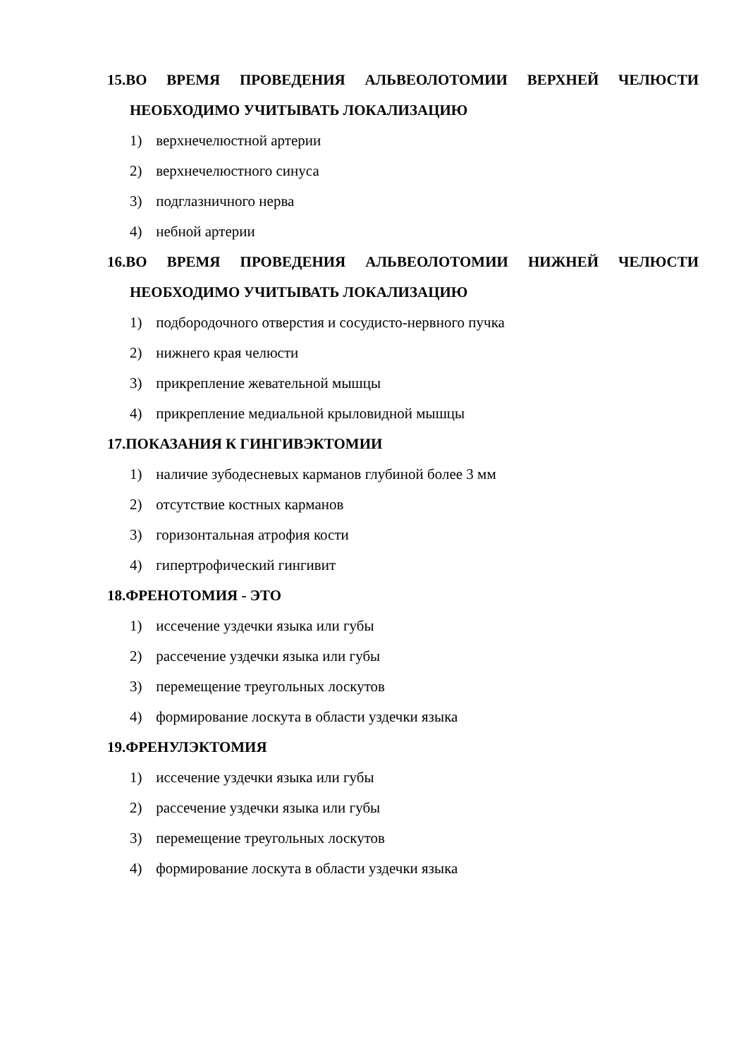15.ВО ВРЕМЯ ПРОВЕДЕНИЯ АЛЬВЕОЛОТОМИИ ВЕРХНЕЙ ЧЕЛЮСТИ НЕОБХОДИМО УЧИТЫВАТЬ ЛОКАЛИЗАЦИЮ
1) верхнечелюстной артерии
2) верхнечелюстного синуса
3) подглазничного нерва
4) небной артерии
16.ВО ВРЕМЯ ПРОВЕДЕНИЯ АЛЬВЕОЛОТОМИИ НИЖНЕЙ ЧЕЛЮСТИ НЕОБХОДИМО УЧИТЫВАТЬ ЛОКАЛИЗАЦИЮ
1) подбородочного отверстия и сосудисто-нервного пучка
2) нижнего края челюсти
3) прикрепление жевательной мышцы
4) прикрепление медиальной крыловидной мышцы
17.ПОКАЗАНИЯ К ГИНГИВЭКТОМИИ
1) наличие зубодесневых карманов глубиной более 3 мм
2) отсутствие костных карманов
3) горизонтальная атрофия кости
4) гипертрофический гингивит
18.ФРЕНОТОМИЯ - ЭТО
1) иссечение уздечки языка или губы
2) рассечение уздечки языка или губы
3) перемещение треугольных лоскутов
4) формирование лоскута в области уздечки языка
19.ФРЕНУЛЭКТОМИЯ
1) иссечение уздечки языка или губы
2) рассечение уздечки языка или губы
3) перемещение треугольных лоскутов
4) формирование лоскута в области уздечки языка